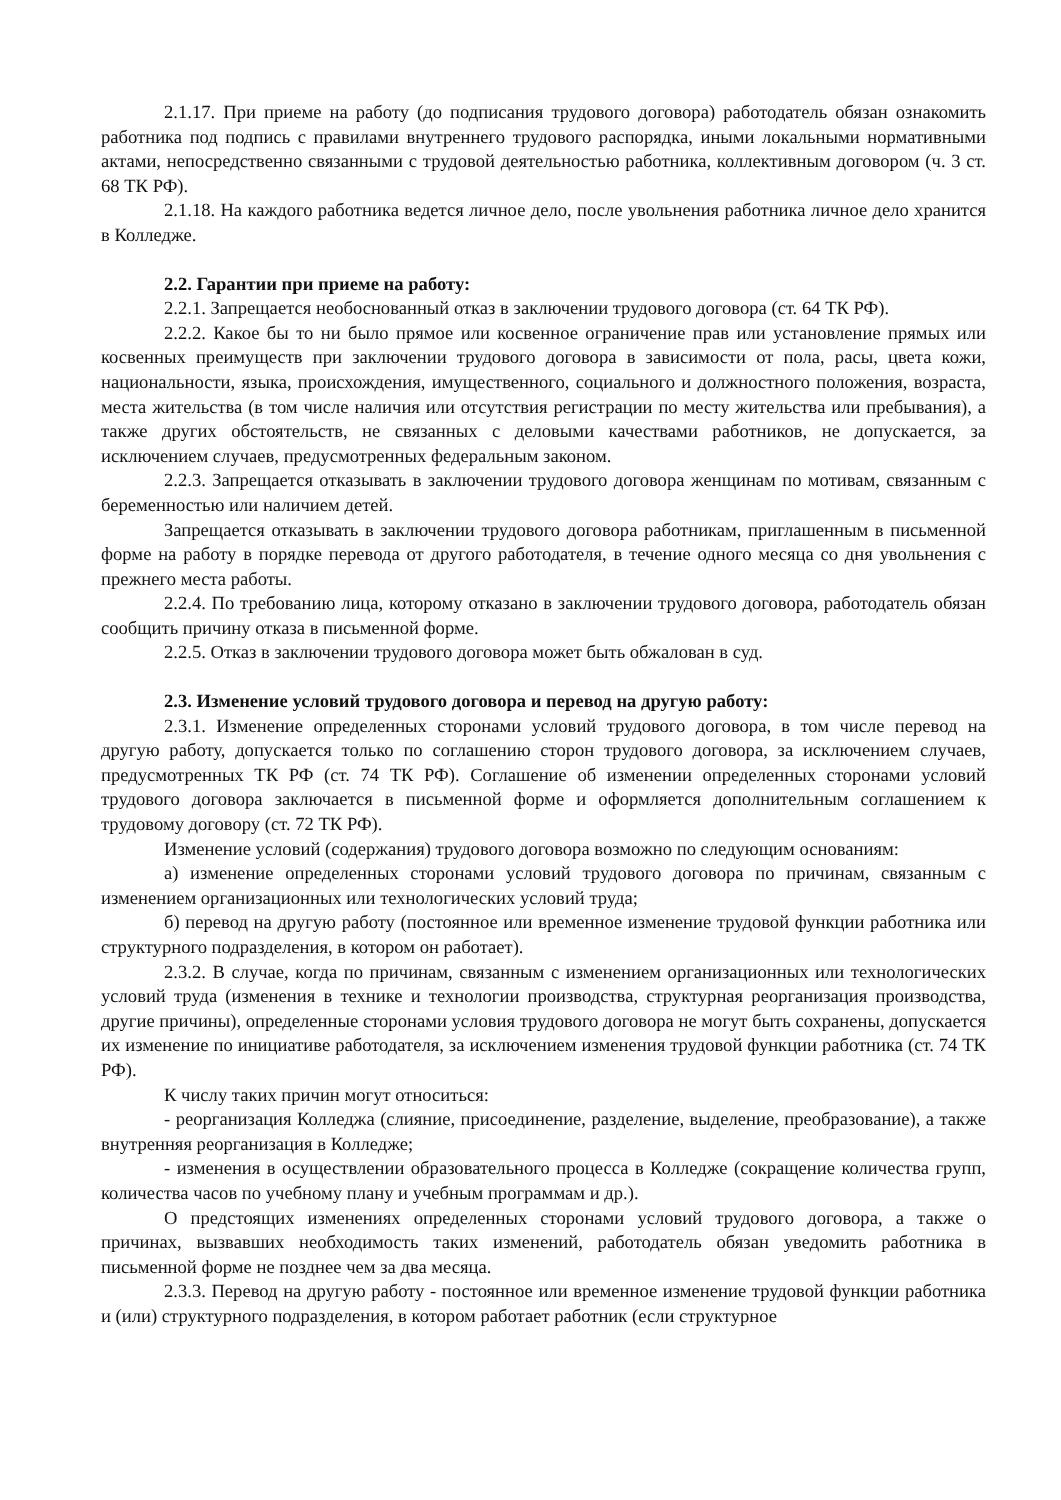2.1.17. При приеме на работу (до подписания трудового договора) работодатель обязан ознакомить работника под подпись с правилами внутреннего трудового распорядка, иными локальными нормативными актами, непосредственно связанными с трудовой деятельностью работника, коллективным договором (ч. 3 ст. 68 ТК РФ).
2.1.18. На каждого работника ведется личное дело, после увольнения работника личное дело хранится в Колледже.
2.2. Гарантии при приеме на работу:
2.2.1. Запрещается необоснованный отказ в заключении трудового договора (ст. 64 ТК РФ).
2.2.2. Какое бы то ни было прямое или косвенное ограничение прав или установление прямых или косвенных преимуществ при заключении трудового договора в зависимости от пола, расы, цвета кожи, национальности, языка, происхождения, имущественного, социального и должностного положения, возраста, места жительства (в том числе наличия или отсутствия регистрации по месту жительства или пребывания), а также других обстоятельств, не связанных с деловыми качествами работников, не допускается, за исключением случаев, предусмотренных федеральным законом.
2.2.3. Запрещается отказывать в заключении трудового договора женщинам по мотивам, связанным с беременностью или наличием детей.
Запрещается отказывать в заключении трудового договора работникам, приглашенным в письменной форме на работу в порядке перевода от другого работодателя, в течение одного месяца со дня увольнения с прежнего места работы.
2.2.4. По требованию лица, которому отказано в заключении трудового договора, работодатель обязан сообщить причину отказа в письменной форме.
2.2.5. Отказ в заключении трудового договора может быть обжалован в суд.
2.3. Изменение условий трудового договора и перевод на другую работу:
2.3.1. Изменение определенных сторонами условий трудового договора, в том числе перевод на другую работу, допускается только по соглашению сторон трудового договора, за исключением случаев, предусмотренных ТК РФ (ст. 74 ТК РФ). Соглашение об изменении определенных сторонами условий трудового договора заключается в письменной форме и оформляется дополнительным соглашением к трудовому договору (ст. 72 ТК РФ).
Изменение условий (содержания) трудового договора возможно по следующим основаниям:
а) изменение определенных сторонами условий трудового договора по причинам, связанным с изменением организационных или технологических условий труда;
б) перевод на другую работу (постоянное или временное изменение трудовой функции работника или структурного подразделения, в котором он работает).
2.3.2. В случае, когда по причинам, связанным с изменением организационных или технологических условий труда (изменения в технике и технологии производства, структурная реорганизация производства, другие причины), определенные сторонами условия трудового договора не могут быть сохранены, допускается их изменение по инициативе работодателя, за исключением изменения трудовой функции работника (ст. 74 ТК РФ).
К числу таких причин могут относиться:
- реорганизация Колледжа (слияние, присоединение, разделение, выделение, преобразование), а также внутренняя реорганизация в Колледже;
- изменения в осуществлении образовательного процесса в Колледже (сокращение количества групп, количества часов по учебному плану и учебным программам и др.).
О предстоящих изменениях определенных сторонами условий трудового договора, а также о причинах, вызвавших необходимость таких изменений, работодатель обязан уведомить работника в письменной форме не позднее чем за два месяца.
2.3.3. Перевод на другую работу - постоянное или временное изменение трудовой функции работника и (или) структурного подразделения, в котором работает работник (если структурное